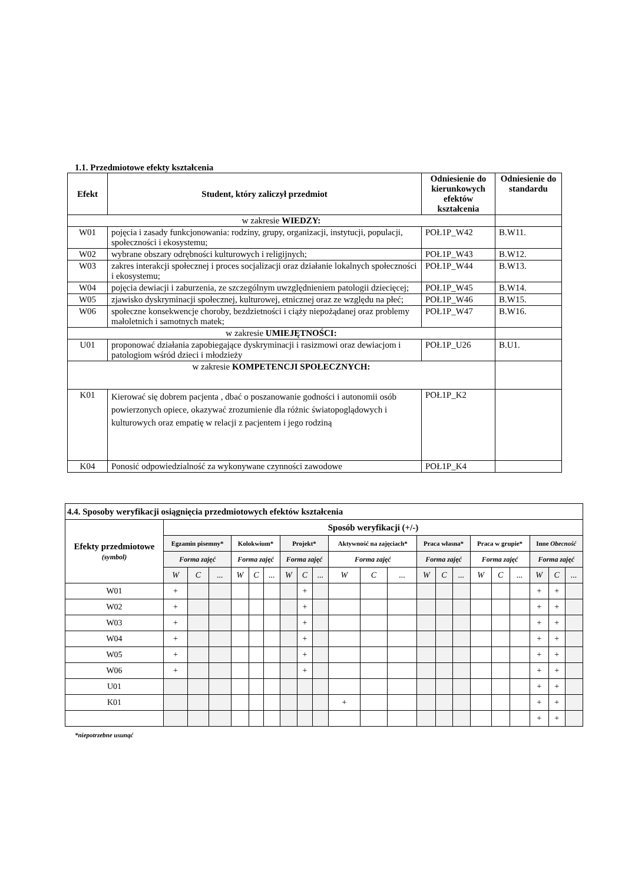1.1. Przedmiotowe efekty kształcenia
| Efekt | Student, który zaliczył przedmiot | Odniesienie do kierunkowych efektów kształcenia | Odniesienie do standardu |
| --- | --- | --- | --- |
| w zakresie WIEDZY: | | | |
| W01 | pojęcia i zasady funkcjonowania: rodziny, grupy, organizacji, instytucji, populacji, społeczności i ekosystemu; | POŁ1P_W42 | B.W11. |
| W02 | wybrane obszary odrębności kulturowych i religijnych; | POŁ1P_W43 | B.W12. |
| W03 | zakres interakcji społecznej i proces socjalizacji oraz działanie lokalnych społeczności i ekosystemu; | POŁ1P_W44 | B.W13. |
| W04 | pojęcia dewiacji i zaburzenia, ze szczególnym uwzględnieniem patologii dziecięcej; | POŁ1P_W45 | B.W14. |
| W05 | zjawisko dyskryminacji społecznej, kulturowej, etnicznej oraz ze względu na płeć; | POŁ1P_W46 | B.W15. |
| W06 | społeczne konsekwencje choroby, bezdzietności i ciąży niepożądanej oraz problemy małoletnich i samotnych matek; | POŁ1P_W47 | B.W16. |
| w zakresie UMIEJĘTNOŚCI: | | | |
| U01 | proponować działania zapobiegające dyskryminacji i rasizmowi oraz dewiacjom i patologiom wśród dzieci i młodzieży | POŁ1P_U26 | B.U1. |
| w zakresie KOMPETENCJI SPOŁECZNYCH: | | | |
| K01 | Kierować się dobrem pacjenta , dbać o poszanowanie godności i autonomii osób powierzonych opiece, okazywać zrozumienie dla różnic światopoglądowych i kulturowych oraz empatię w relacji z pacjentem i jego rodziną | POŁ1P_K2 | |
| K04 | Ponosić odpowiedzialność za wykonywane czynności zawodowe | POŁ1P_K4 | |
| 4.4. Sposoby weryfikacji osiągnięcia przedmiotowych efektów kształcenia | | | | | | | | | | | | | | | | | | | | | |
| --- | --- | --- | --- | --- | --- | --- | --- | --- | --- | --- | --- | --- | --- | --- | --- | --- | --- | --- | --- | --- | --- |
| Efekty przedmiotowe (symbol) | Sposób weryfikacji (+/-) | | | | | | | | | | | | | | | | | | | | |
| | Egzamin pisemny* | | | Kolokwium* | | | Projekt* | | | Aktywność na zajęciach* | | | Praca własna* | | | Praca w grupie* | | | Inne Obecność | | |
| | Forma zajęć | | | Forma zajęć | | | Forma zajęć | | | Forma zajęć | | | Forma zajęć | | | Forma zajęć | | | Forma zajęć | | |
| | W | C | ... | W | C | ... | W | C | ... | W | C | ... | W | C | ... | W | C | ... | W | C | ... |
| W01 | + | | | | | | | + | | | | | | | | | | | + | + | |
| W02 | + | | | | | | | + | | | | | | | | | | | + | + | |
| W03 | + | | | | | | | + | | | | | | | | | | | + | + | |
| W04 | + | | | | | | | + | | | | | | | | | | | + | + | |
| W05 | + | | | | | | | + | | | | | | | | | | | + | + | |
| W06 | + | | | | | | | + | | | | | | | | | | | + | + | |
| U01 | | | | | | | | | | | | | | | | | | | + | + | |
| K01 | | | | | | | | | | + | | | | | | | | | + | + | |
| | | | | | | | | | | | | | | | | | | | + | + | |
*niepotrzebne usunąć